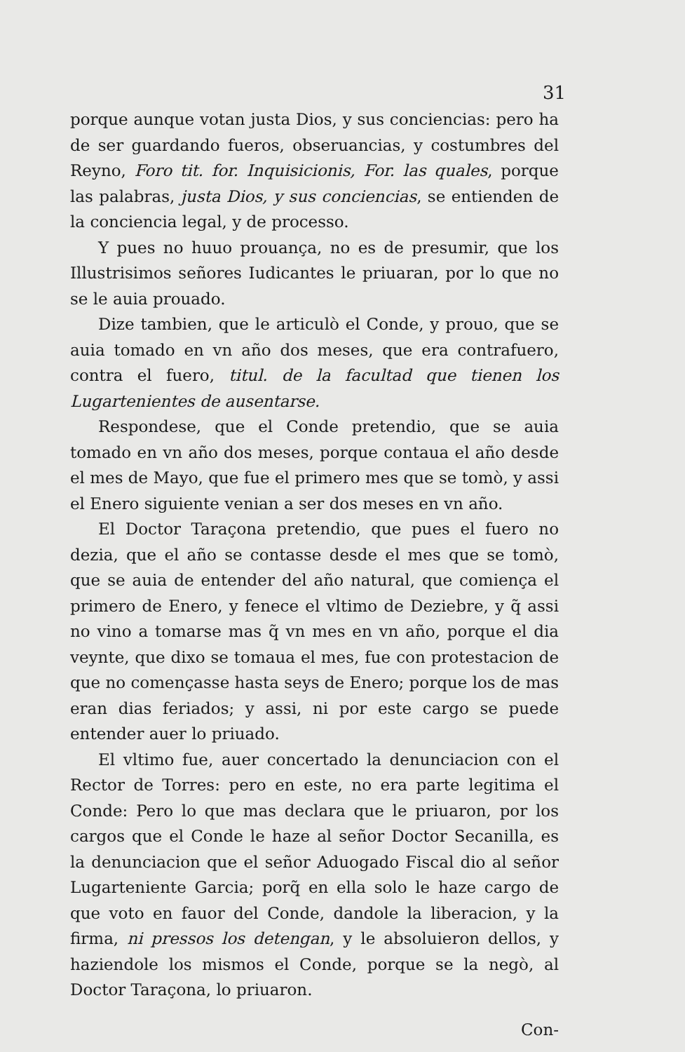31
porque aunque votan justa Dios, y sus conciencias: pero ha de ser guardando fueros, obseruancias, y costumbres del Reyno, Foro tit. for. Inquisicionis, For. las quales, porque las palabras, justa Dios, y sus conciencias, se entienden de la conciencia legal, y de processo.
Y pues no huuo prouança, no es de presumir, que los Illustrisimos señores Iudicantes le priuaran, por lo que no se le auia prouado.
Dize tambien, que le articulò el Conde, y prouo, que se auia tomado en vn año dos meses, que era contrafuero, contra el fuero, titul. de la facultad que tienen los Lugartenientes de ausentarse.
Respondese, que el Conde pretendio, que se auia tomado en vn año dos meses, porque contaua el año desde el mes de Mayo, que fue el primero mes que se tomò, y assi el Enero siguiente venian a ser dos meses en vn año.
El Doctor Taraçona pretendio, que pues el fuero no dezia, que el año se contasse desde el mes que se tomò, que se auia de entender del año natural, que comiença el primero de Enero, y fenece el vltimo de Deziebre, y q̃ assi no vino a tomarse mas q̃ vn mes en vn año, porque el dia veynte, que dixo se tomaua el mes, fue con protestacion de que no començasse hasta seys de Enero; porque los de mas eran dias feriados; y assi, ni por este cargo se puede entender auer lo priuado.
El vltimo fue, auer concertado la denunciacion con el Rector de Torres: pero en este, no era parte legitima el Conde: Pero lo que mas declara que le priuaron, por los cargos que el Conde le haze al señor Doctor Secanilla, es la denunciacion que el señor Aduogado Fiscal dio al señor Lugarteniente Garcia; porq̃ en ella solo le haze cargo de que voto en fauor del Conde, dandole la liberacion, y la firma, ni pressos los detengan, y le absoluieron dellos, y haziendole los mismos el Conde, porque se la negò, al Doctor Taraçona, lo priuaron.
Con-